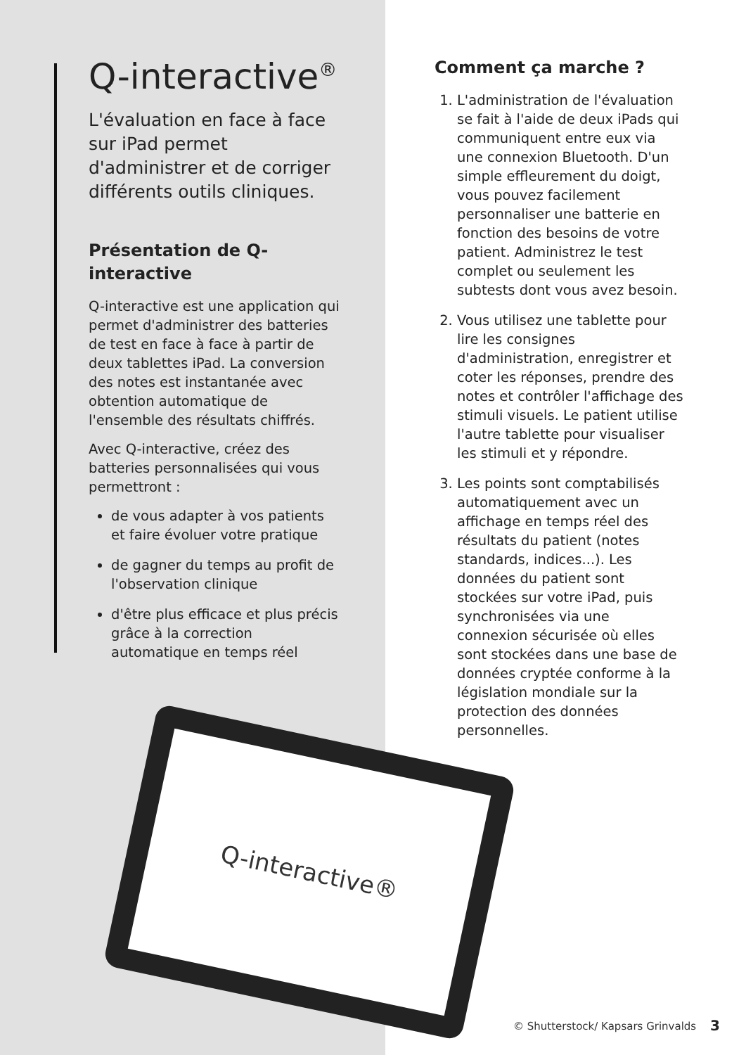Q-interactive<sup>®</sup>
L'évaluation en face à face sur iPad permet d'administrer et de corriger différents outils cliniques.
Présentation de Q-interactive
Q-interactive est une application qui permet d'administrer des batteries de test en face à face à partir de deux tablettes iPad. La conversion des notes est instantanée avec obtention automatique de l'ensemble des résultats chiffrés.
Avec Q-interactive, créez des batteries personnalisées qui vous permettront :
de vous adapter à vos patients et faire évoluer votre pratique
de gagner du temps au profit de l'observation clinique
d'être plus efficace et plus précis grâce à la correction automatique en temps réel
Comment ça marche ?
1. L'administration de l'évaluation se fait à l'aide de deux iPads qui communiquent entre eux via une connexion Bluetooth. D'un simple effleurement du doigt, vous pouvez facilement personnaliser une batterie en fonction des besoins de votre patient. Administrez le test complet ou seulement les subtests dont vous avez besoin.
2. Vous utilisez une tablette pour lire les consignes d'administration, enregistrer et coter les réponses, prendre des notes et contrôler l'affichage des stimuli visuels. Le patient utilise l'autre tablette pour visualiser les stimuli et y répondre.
3. Les points sont comptabilisés automatiquement avec un affichage en temps réel des résultats du patient (notes standards, indices...). Les données du patient sont stockées sur votre iPad, puis synchronisées via une connexion sécurisée où elles sont stockées dans une base de données cryptée conforme à la législation mondiale sur la protection des données personnelles.
Q-interactive®
© Shutterstock/ Kapsars Grinvalds
3